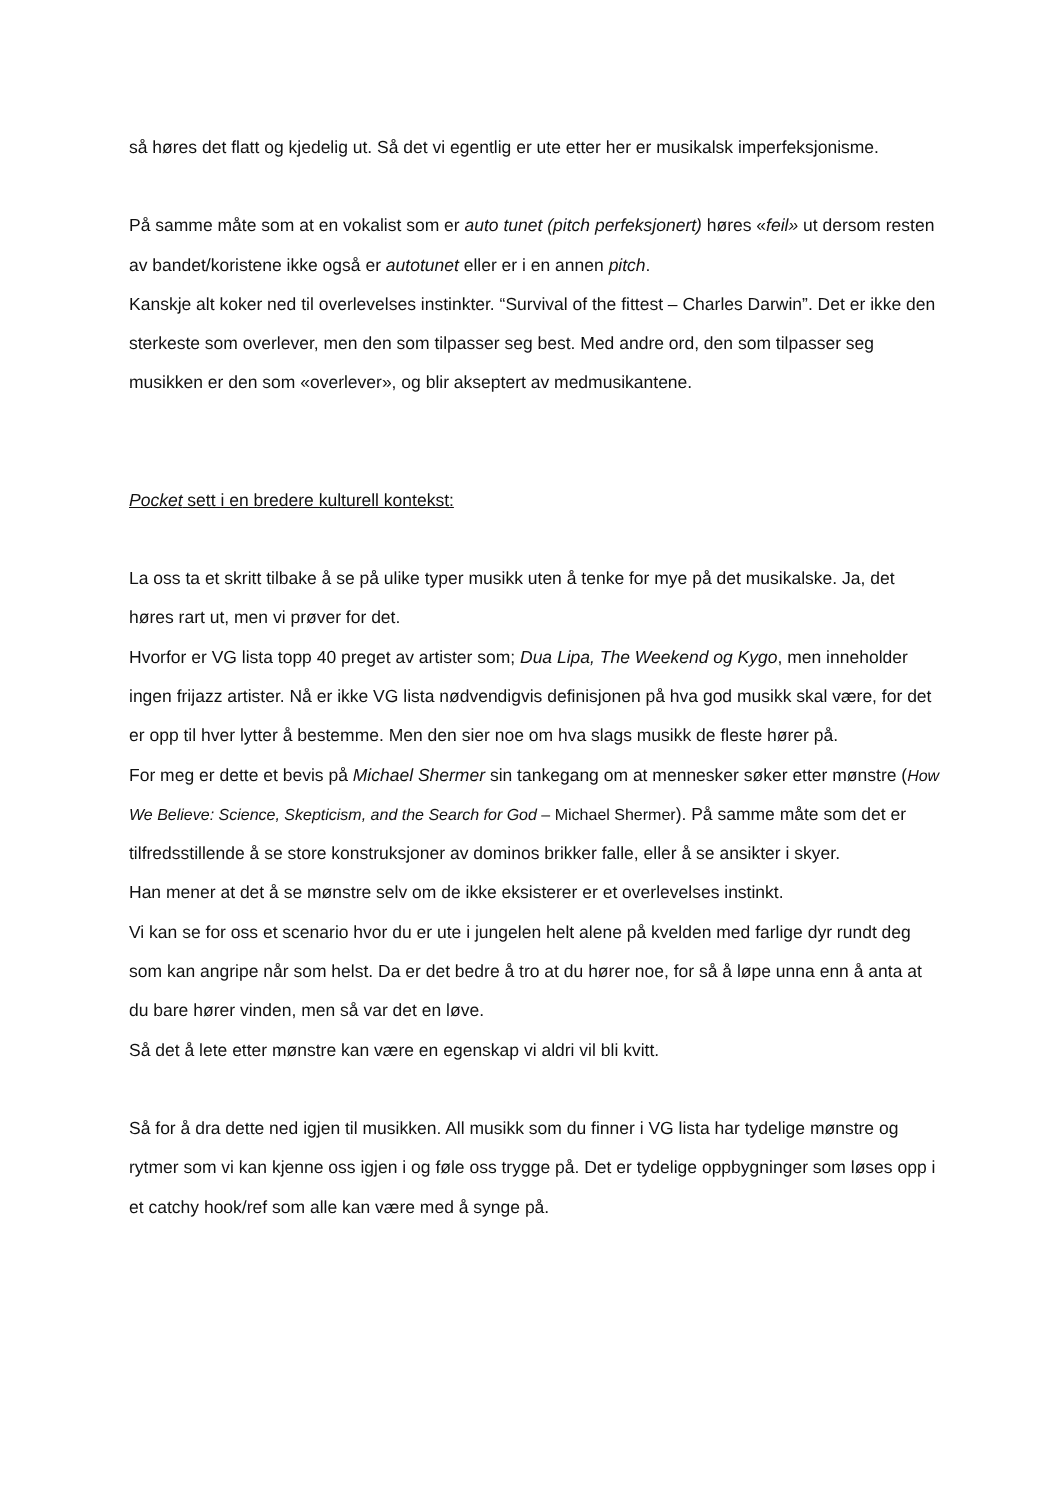så høres det flatt og kjedelig ut. Så det vi egentlig er ute etter her er musikalsk imperfeksjonisme.
På samme måte som at en vokalist som er auto tunet (pitch perfeksjonert) høres «feil» ut dersom resten av bandet/koristene ikke også er autotunet eller er i en annen pitch.
Kanskje alt koker ned til overlevelses instinkter. “Survival of the fittest – Charles Darwin”. Det er ikke den sterkeste som overlever, men den som tilpasser seg best. Med andre ord, den som tilpasser seg musikken er den som «overlever», og blir akseptert av medmusikantene.
Pocket sett i en bredere kulturell kontekst:
La oss ta et skritt tilbake å se på ulike typer musikk uten å tenke for mye på det musikalske. Ja, det høres rart ut, men vi prøver for det.
Hvorfor er VG lista topp 40 preget av artister som; Dua Lipa, The Weekend og Kygo, men inneholder ingen frijazz artister. Nå er ikke VG lista nødvendigvis definisjonen på hva god musikk skal være, for det er opp til hver lytter å bestemme. Men den sier noe om hva slags musikk de fleste hører på.
For meg er dette et bevis på Michael Shermer sin tankegang om at mennesker søker etter mønstre (How We Believe: Science, Skepticism, and the Search for God – Michael Shermer). På samme måte som det er tilfredsstillende å se store konstruksjoner av dominos brikker falle, eller å se ansikter i skyer.
Han mener at det å se mønstre selv om de ikke eksisterer er et overlevelses instinkt.
Vi kan se for oss et scenario hvor du er ute i jungelen helt alene på kvelden med farlige dyr rundt deg som kan angripe når som helst. Da er det bedre å tro at du hører noe, for så å løpe unna enn å anta at du bare hører vinden, men så var det en løve.
Så det å lete etter mønstre kan være en egenskap vi aldri vil bli kvitt.
Så for å dra dette ned igjen til musikken. All musikk som du finner i VG lista har tydelige mønstre og rytmer som vi kan kjenne oss igjen i og føle oss trygge på. Det er tydelige oppbygninger som løses opp i et catchy hook/ref som alle kan være med å synge på.